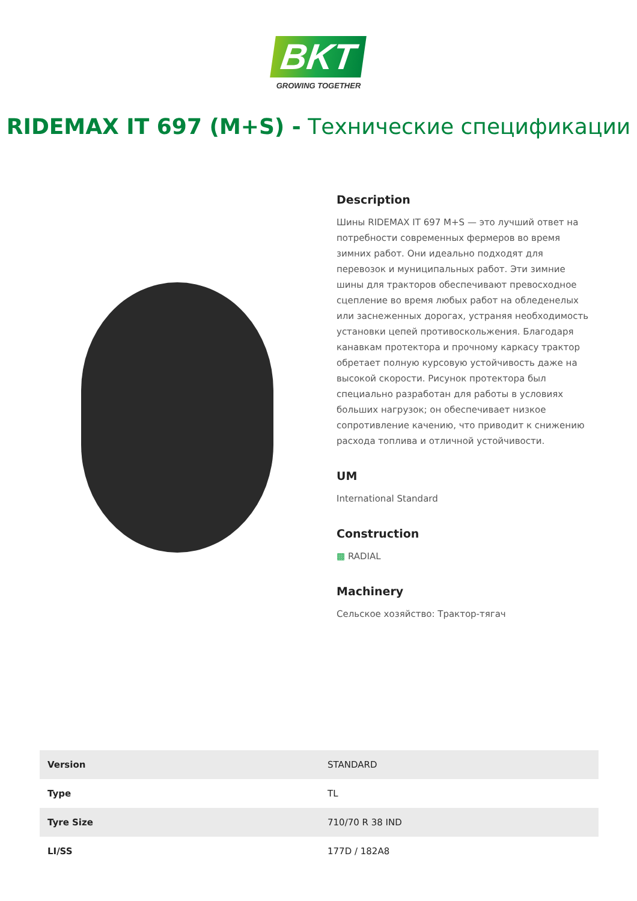BKT
GROWING TOGETHER
RIDEMAX IT 697 (M+S) - Технические спецификации
Description
Шины RIDEMAX IT 697 M+S — это лучший ответ на потребности современных фермеров во время зимних работ. Они идеально подходят для перевозок и муниципальных работ. Эти зимние шины для тракторов обеспечивают превосходное сцепление во время любых работ на обледенелых или заснеженных дорогах, устраняя необходимость установки цепей противоскольжения. Благодаря канавкам протектора и прочному каркасу трактор обретает полную курсовую устойчивость даже на высокой скорости. Рисунок протектора был специально разработан для работы в условиях больших нагрузок; он обеспечивает низкое сопротивление качению, что приводит к снижению расхода топлива и отличной устойчивости.
UM
International Standard
Construction
▩ RADIAL
Machinery
Сельское хозяйство: Трактор-тягач
| Version | STANDARD |
| Type | TL |
| Tyre Size | 710/70 R 38 IND |
| LI/SS | 177D / 182A8 |